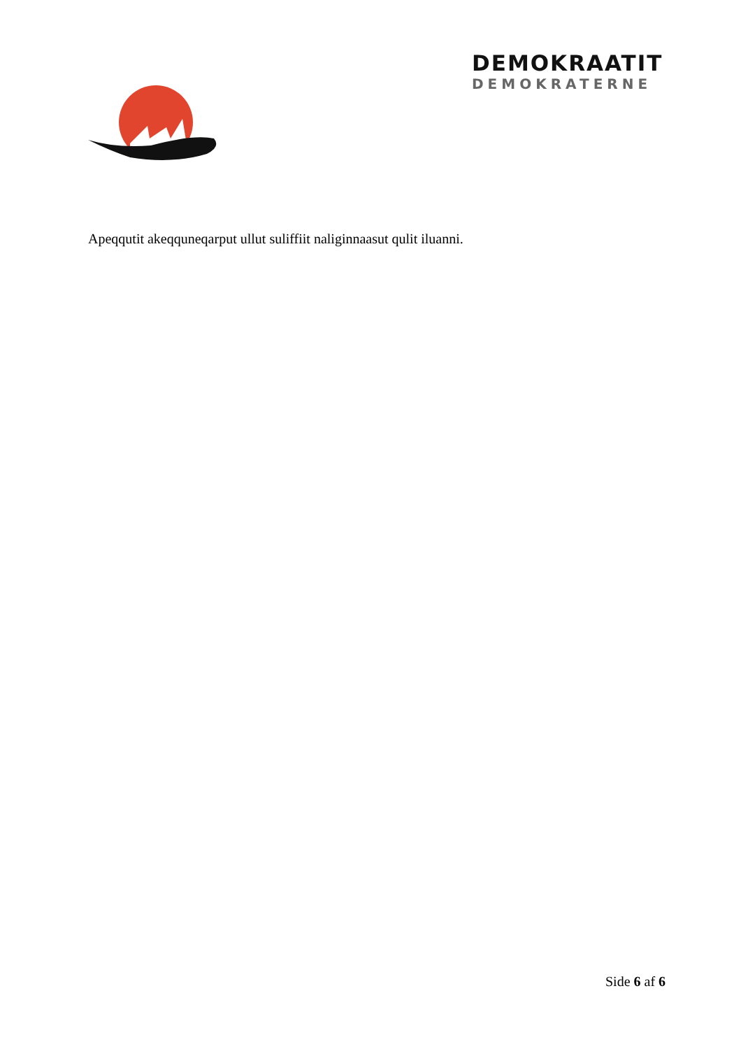DEMOKRAATIT
DEMOKRATERNE
Apeqqutit akeqquneqarput ullut suliffiit naliginnaasut qulit iluanni.
Side 6 af 6